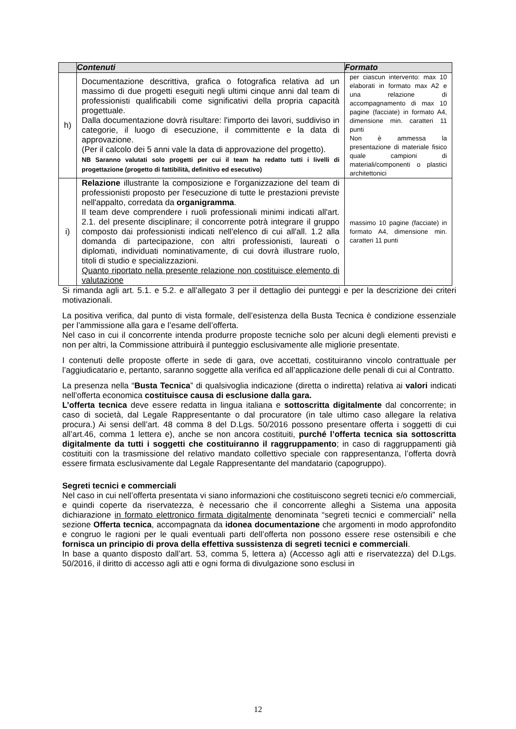| | Contenuti | Formato |
| --- | --- | --- |
| h) | Documentazione descrittiva, grafica o fotografica relativa ad un massimo di due progetti eseguiti negli ultimi cinque anni dal team di professionisti qualificabili come significativi della propria capacità progettuale. Dalla documentazione dovrà risultare: l'importo dei lavori, suddiviso in categorie, il luogo di esecuzione, il committente e la data di approvazione. (Per il calcolo dei 5 anni vale la data di approvazione del progetto). NB Saranno valutati solo progetti per cui il team ha redatto tutti i livelli di progettazione (progetto di fattibilità, definitivo ed esecutivo) | per ciascun intervento: max 10 elaborati in formato max A2 e una relazione di accompagnamento di max 10 pagine (facciate) in formato A4, dimensione min. caratteri 11 punti Non è ammessa la presentazione di materiale fisico quale campioni di materiali/componenti o plastici architettonici |
| i) | Relazione illustrante la composizione e l'organizzazione del team di professionisti proposto per l'esecuzione di tutte le prestazioni previste nell'appalto, corredata da organigramma . Il team deve comprendere i ruoli professionali minimi indicati all'art. 2.1. del presente disciplinare; il concorrente potrà integrare il gruppo composto dai professionisti indicati nell'elenco di cui all'all. 1.2 alla domanda di partecipazione, con altri professionisti, laureati o diplomati, individuati nominativamente, di cui dovrà illustrare ruolo, titoli di studio e specializzazioni. Quanto riportato nella presente relazione non costituisce elemento di valutazione | massimo 10 pagine (facciate) in formato A4, dimensione min. caratteri 11 punti |
Si rimanda agli art. 5.1. e 5.2. e all’allegato 3 per il dettaglio dei punteggi e per la descrizione dei criteri motivazionali.
La positiva verifica, dal punto di vista formale, dell’esistenza della Busta Tecnica è condizione essenziale per l’ammissione alla gara e l’esame dell’offerta.
Nel caso in cui il concorrente intenda produrre proposte tecniche solo per alcuni degli elementi previsti e non per altri, la Commissione attribuirà il punteggio esclusivamente alle migliorie presentate.
I contenuti delle proposte offerte in sede di gara, ove accettati, costituiranno vincolo contrattuale per l’aggiudicatario e, pertanto, saranno soggette alla verifica ed all’applicazione delle penali di cui al Contratto.
La presenza nella “Busta Tecnica” di qualsivoglia indicazione (diretta o indiretta) relativa ai valori indicati nell’offerta economica costituisce causa di esclusione dalla gara.
L’offerta tecnica deve essere redatta in lingua italiana e sottoscritta digitalmente dal concorrente; in caso di società, dal Legale Rappresentante o dal procuratore (in tale ultimo caso allegare la relativa procura.) Ai sensi dell’art. 48 comma 8 del D.Lgs. 50/2016 possono presentare offerta i soggetti di cui all’art.46, comma 1 lettera e), anche se non ancora costituiti, purché l’offerta tecnica sia sottoscritta digitalmente da tutti i soggetti che costituiranno il raggruppamento; in caso di raggruppamenti già costituiti con la trasmissione del relativo mandato collettivo speciale con rappresentanza, l’offerta dovrà essere firmata esclusivamente dal Legale Rappresentante del mandatario (capogruppo).
Segreti tecnici e commerciali
Nel caso in cui nell’offerta presentata vi siano informazioni che costituiscono segreti tecnici e/o commerciali, e quindi coperte da riservatezza, è necessario che il concorrente alleghi a Sistema una apposita dichiarazione in formato elettronico firmata digitalmente denominata “segreti tecnici e commerciali” nella sezione Offerta tecnica, accompagnata da idonea documentazione che argomenti in modo approfondito e congruo le ragioni per le quali eventuali parti dell’offerta non possono essere rese ostensibili e che fornisca un principio di prova della effettiva sussistenza di segreti tecnici e commerciali.
In base a quanto disposto dall’art. 53, comma 5, lettera a) (Accesso agli atti e riservatezza) del D.Lgs. 50/2016, il diritto di accesso agli atti e ogni forma di divulgazione sono esclusi in
12